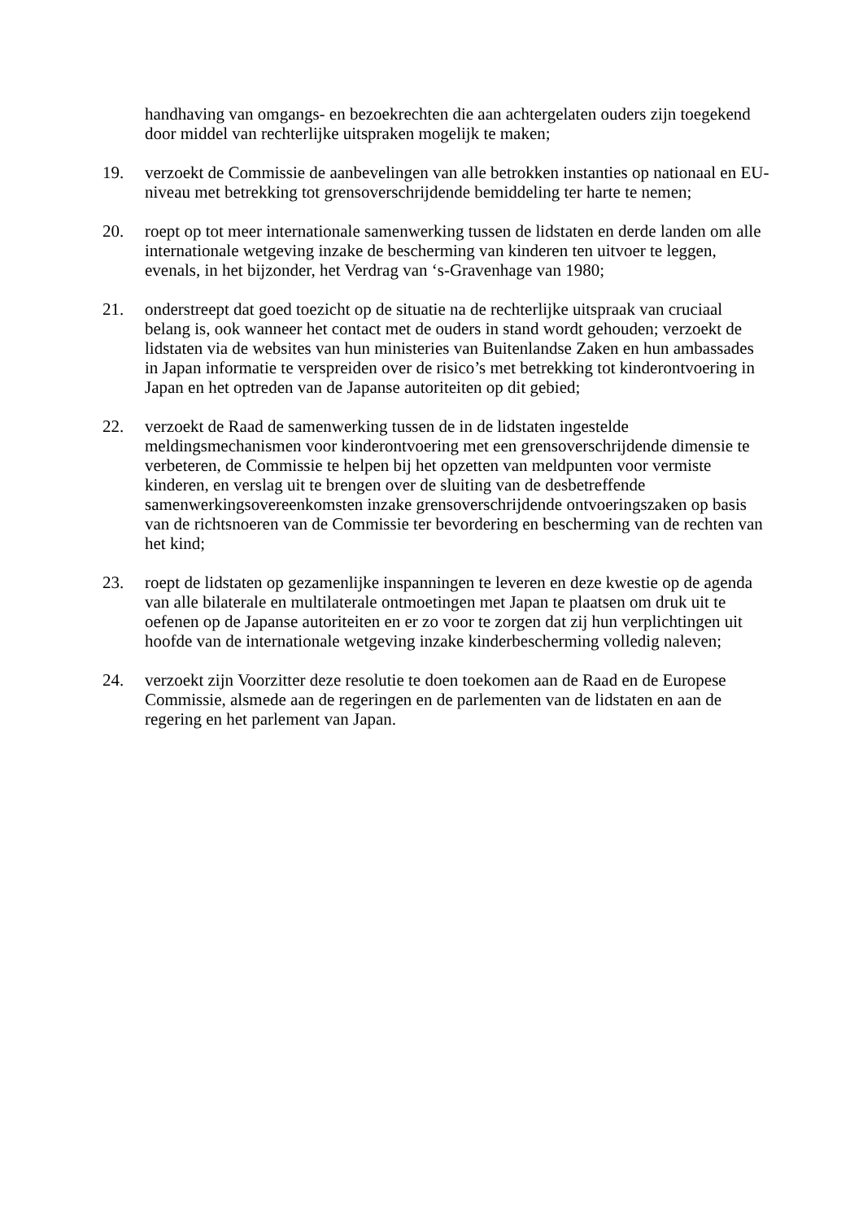handhaving van omgangs- en bezoekrechten die aan achtergelaten ouders zijn toegekend door middel van rechterlijke uitspraken mogelijk te maken;
19. verzoekt de Commissie de aanbevelingen van alle betrokken instanties op nationaal en EU-niveau met betrekking tot grensoverschrijdende bemiddeling ter harte te nemen;
20. roept op tot meer internationale samenwerking tussen de lidstaten en derde landen om alle internationale wetgeving inzake de bescherming van kinderen ten uitvoer te leggen, evenals, in het bijzonder, het Verdrag van ‘s-Gravenhage van 1980;
21. onderstreept dat goed toezicht op de situatie na de rechterlijke uitspraak van cruciaal belang is, ook wanneer het contact met de ouders in stand wordt gehouden; verzoekt de lidstaten via de websites van hun ministeries van Buitenlandse Zaken en hun ambassades in Japan informatie te verspreiden over de risico’s met betrekking tot kinderontvoering in Japan en het optreden van de Japanse autoriteiten op dit gebied;
22. verzoekt de Raad de samenwerking tussen de in de lidstaten ingestelde meldingsmechanismen voor kinderontvoering met een grensoverschrijdende dimensie te verbeteren, de Commissie te helpen bij het opzetten van meldpunten voor vermiste kinderen, en verslag uit te brengen over de sluiting van de desbetreffende samenwerkingsovereenkomsten inzake grensoverschrijdende ontvoeringszaken op basis van de richtsnoeren van de Commissie ter bevordering en bescherming van de rechten van het kind;
23. roept de lidstaten op gezamenlijke inspanningen te leveren en deze kwestie op de agenda van alle bilaterale en multilaterale ontmoetingen met Japan te plaatsen om druk uit te oefenen op de Japanse autoriteiten en er zo voor te zorgen dat zij hun verplichtingen uit hoofde van de internationale wetgeving inzake kinderbescherming volledig naleven;
24. verzoekt zijn Voorzitter deze resolutie te doen toekomen aan de Raad en de Europese Commissie, alsmede aan de regeringen en de parlementen van de lidstaten en aan de regering en het parlement van Japan.